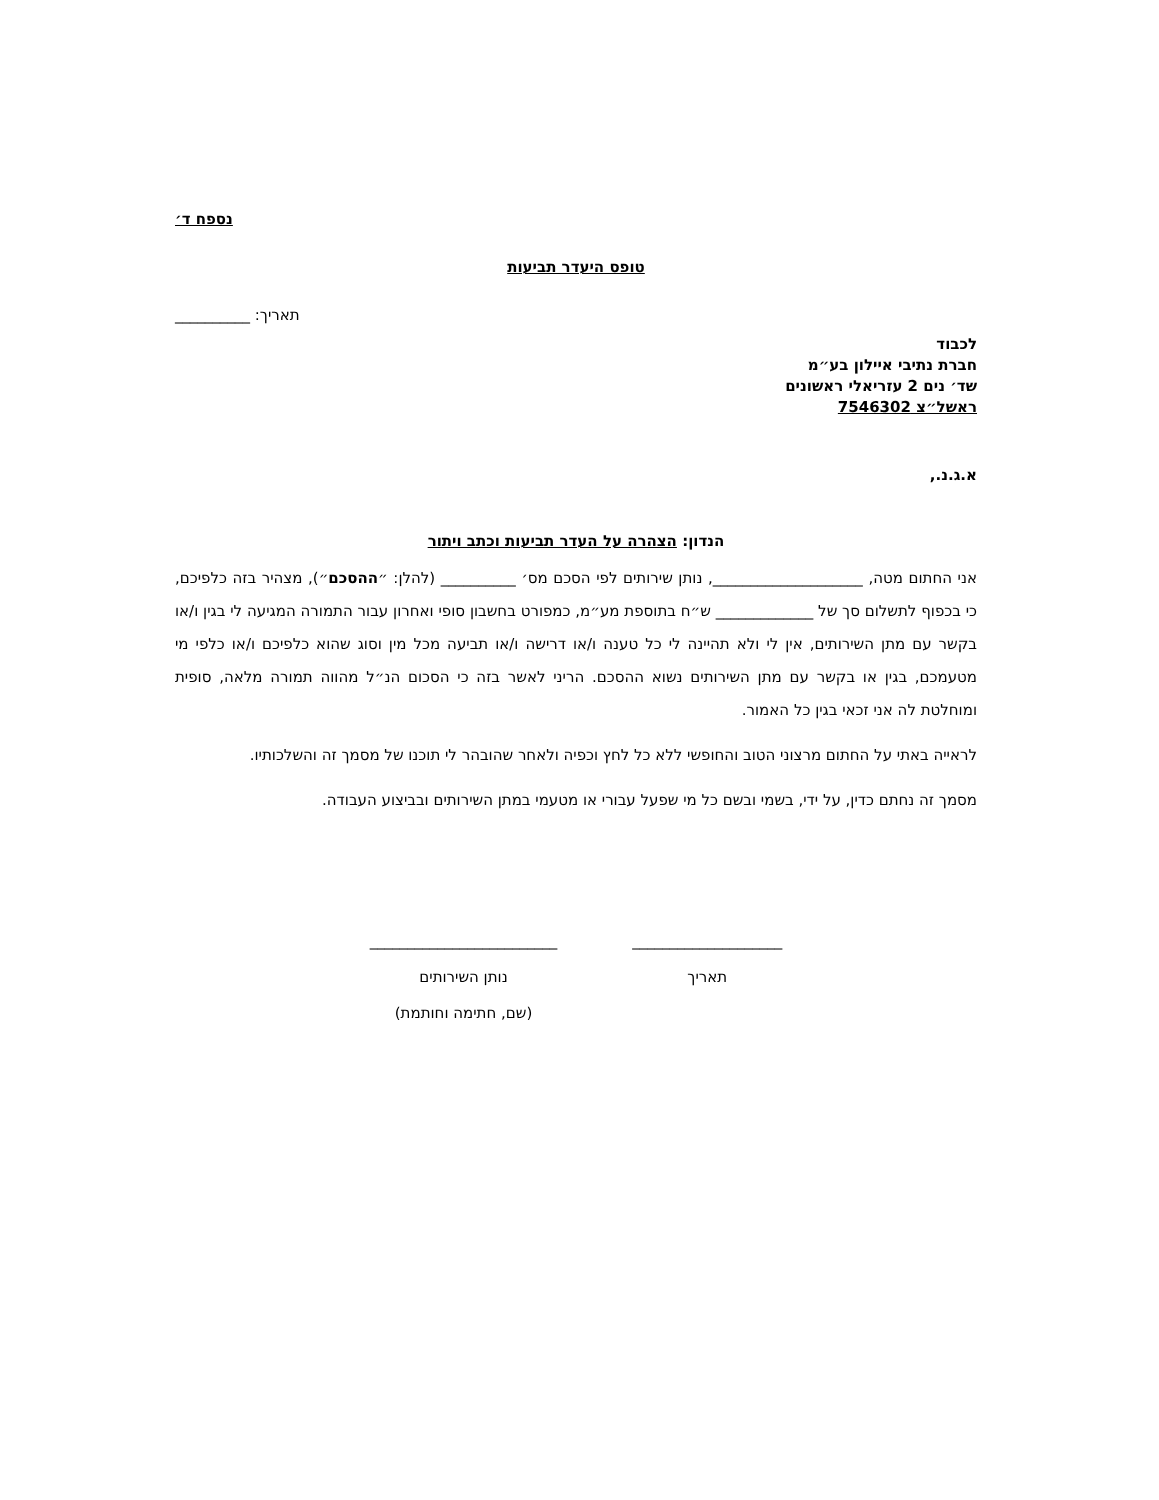נספח ד׳
טופס היעדר תביעות
תאריך: __________
לכבוד
חברת נתיבי איילון בע״מ
שד׳ נים 2 עזריאלי ראשונים
ראשל״צ 7546302
א.ג.נ.,
הנדון: הצהרה על העדר תביעות וכתב ויתור
אני החתום מטה, ____________________, נותן שירותים לפי הסכם מס׳ __________ (להלן: ״ההסכם״), מצהיר בזה כלפיכם, כי בכפוף לתשלום סך של _____________ ש״ח בתוספת מע״מ, כמפורט בחשבון סופי ואחרון עבור התמורה המגיעה לי בגין ו/או בקשר עם מתן השירותים, אין לי ולא תהיינה לי כל טענה ו/או דרישה ו/או תביעה מכל מין וסוג שהוא כלפיכם ו/או כלפי מי מטעמכם, בגין או בקשר עם מתן השירותים נשוא ההסכם. הריני לאשר בזה כי הסכום הנ״ל מהווה תמורה מלאה, סופית ומוחלטת לה אני זכאי בגין כל האמור.
לראייה באתי על החתום מרצוני הטוב והחופשי ללא כל לחץ וכפיה ולאחר שהובהר לי תוכנו של מסמך זה והשלכותיו.
מסמך זה נחתם כדין, על ידי, בשמי ובשם כל מי שפעל עבורי או מטעמי במתן השירותים ובביצוע העבודה.
_________________________
נותן השירותים
(שם, חתימה וחותמת)
____________________
תאריך